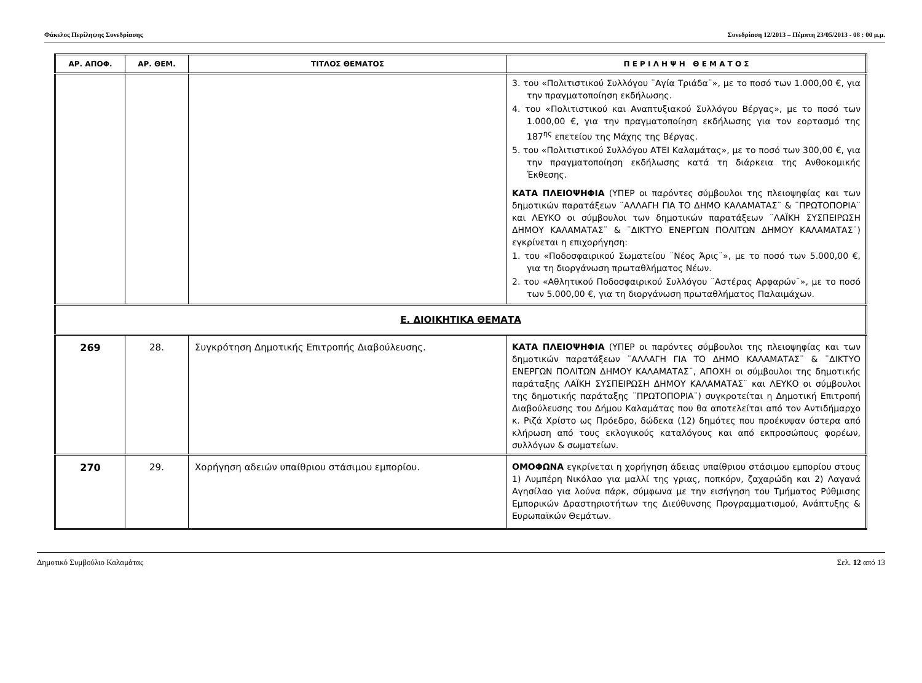Φάκελος Περίληψης Συνεδρίασης Συνεδρίαση 12/2013 – Πέμπτη 23/05/2013 - 08 : 00 μ.μ.
| ΑΡ. ΑΠΟΦ. | ΑΡ. ΘΕΜ. | ΤΙΤΛΟΣ ΘΕΜΑΤΟΣ | Π Ε Ρ Ι Λ Η Ψ Η Θ Ε Μ Α Τ Ο Σ |
| --- | --- | --- | --- |
| | | | 3. του «Πολιτιστικού Συλλόγου ¨Αγία Τριάδα¨», με το ποσό των 1.000,00 €, για την πραγματοποίηση εκδήλωσης. 4. του «Πολιτιστικού και Αναπτυξιακού Συλλόγου Βέργας», με το ποσό των 1.000,00 €, για την πραγματοποίηση εκδήλωσης για τον εορτασμό της 187<sup>ης</sup> επετείου της Μάχης της Βέργας. 5. του «Πολιτιστικού Συλλόγου ΑΤΕΙ Καλαμάτας», με το ποσό των 300,00 €, για την πραγματοποίηση εκδήλωσης κατά τη διάρκεια της Ανθοκομικής Έκθεσης. ΚΑΤΑ ΠΛΕΙΟΨΗΦΙΑ (ΥΠΕΡ οι παρόντες σύμβουλοι της πλειοψηφίας και των δημοτικών παρατάξεων ¨ΑΛΛΑΓΗ ΓΙΑ ΤΟ ΔΗΜΟ ΚΑΛΑΜΑΤΑΣ¨ & ¨ΠΡΩΤΟΠΟΡΙΑ¨ και ΛΕΥΚΟ οι σύμβουλοι των δημοτικών παρατάξεων ¨ΛΑΪΚΗ ΣΥΣΠΕΙΡΩΣΗ ΔΗΜΟΥ ΚΑΛΑΜΑΤΑΣ¨ & ¨ΔΙΚΤΥΟ ΕΝΕΡΓΩΝ ΠΟΛΙΤΩΝ ΔΗΜΟΥ ΚΑΛΑΜΑΤΑΣ¨) εγκρίνεται η επιχορήγηση: 1. του «Ποδοσφαιρικού Σωματείου ¨Νέος Άρις¨», με το ποσό των 5.000,00 €, για τη διοργάνωση πρωταθλήματος Νέων. 2. του «Αθλητικού Ποδοσφαιρικού Συλλόγου ¨Αστέρας Αρφαρών¨», με το ποσό των 5.000,00 €, για τη διοργάνωση πρωταθλήματος Παλαιμάχων. |
| Ε. ΔΙΟΙΚΗΤΙΚΑ ΘΕΜΑΤΑ | | | |
| 269 | 28. | Συγκρότηση Δημοτικής Επιτροπής Διαβούλευσης. | ΚΑΤΑ ΠΛΕΙΟΨΗΦΙΑ (ΥΠΕΡ οι παρόντες σύμβουλοι της πλειοψηφίας και των δημοτικών παρατάξεων ¨ΑΛΛΑΓΗ ΓΙΑ ΤΟ ΔΗΜΟ ΚΑΛΑΜΑΤΑΣ¨ & ¨ΔΙΚΤΥΟ ΕΝΕΡΓΩΝ ΠΟΛΙΤΩΝ ΔΗΜΟΥ ΚΑΛΑΜΑΤΑΣ¨, ΑΠΟΧΗ οι σύμβουλοι της δημοτικής παράταξης ΛΑΪΚΗ ΣΥΣΠΕΙΡΩΣΗ ΔΗΜΟΥ ΚΑΛΑΜΑΤΑΣ¨ και ΛΕΥΚΟ οι σύμβουλοι της δημοτικής παράταξης ¨ΠΡΩΤΟΠΟΡΙΑ¨) συγκροτείται η Δημοτική Επιτροπή Διαβούλευσης του Δήμου Καλαμάτας που θα αποτελείται από τον Αντιδήμαρχο κ. Ριζά Χρίστο ως Πρόεδρο, δώδεκα (12) δημότες που προέκυψαν ύστερα από κλήρωση από τους εκλογικούς καταλόγους και από εκπροσώπους φορέων, συλλόγων & σωματείων. |
| 270 | 29. | Χορήγηση αδειών υπαίθριου στάσιμου εμπορίου. | ΟΜΟΦΩΝΑ εγκρίνεται η χορήγηση άδειας υπαίθριου στάσιμου εμπορίου στους 1) Λυμπέρη Νικόλαο για μαλλί της γριας, ποπκόρν, ζαχαρώδη και 2) Λαγανά Αγησίλαο για λούνα πάρκ, σύμφωνα με την εισήγηση του Τμήματος Ρύθμισης Εμπορικών Δραστηριοτήτων της Διεύθυνσης Προγραμματισμού, Ανάπτυξης & Ευρωπαϊκών Θεμάτων. |
Δημοτικό Συμβούλιο Καλαμάτας Σελ. 12 από 13